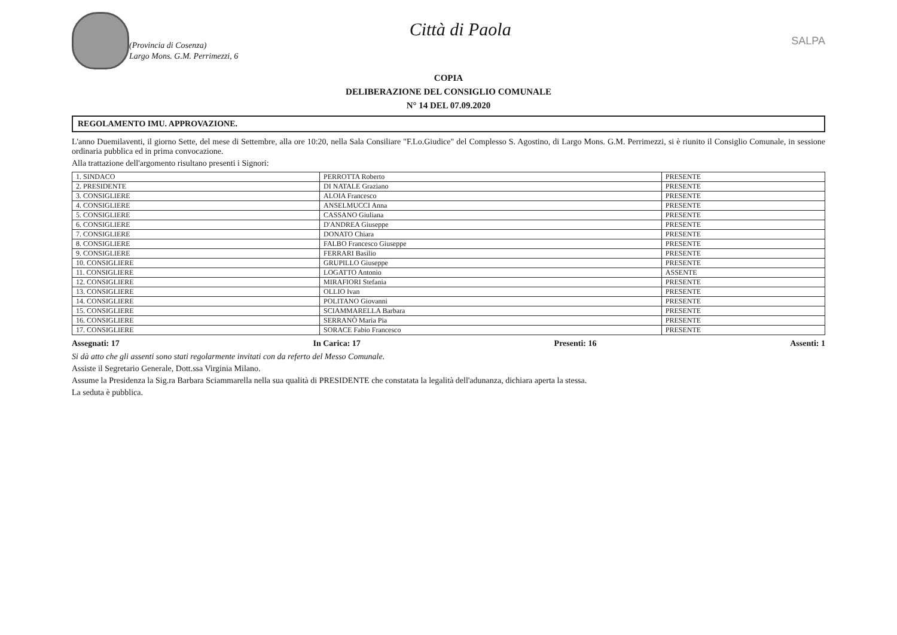Città di Paola
(Provincia di Cosenza)
Largo Mons. G.M. Perrimezzi, 6
SALPA
COPIA
DELIBERAZIONE DEL CONSIGLIO COMUNALE
N° 14 DEL 07.09.2020
REGOLAMENTO IMU. APPROVAZIONE.
L'anno Duemilaventi, il giorno Sette, del mese di Settembre, alla ore 10:20, nella Sala Consiliare "F.Lo.Giudice" del Complesso S. Agostino, di Largo Mons. G.M. Perrimezzi, si è riunito il Consiglio Comunale, in sessione ordinaria pubblica ed in prima convocazione.
Alla trattazione dell'argomento risultano presenti i Signori:
| 1. SINDACO | PERROTTA Roberto | PRESENTE |
| 2. PRESIDENTE | DI NATALE Graziano | PRESENTE |
| 3. CONSIGLIERE | ALOIA Francesco | PRESENTE |
| 4. CONSIGLIERE | ANSELMUCCI Anna | PRESENTE |
| 5. CONSIGLIERE | CASSANO Giuliana | PRESENTE |
| 6. CONSIGLIERE | D'ANDREA Giuseppe | PRESENTE |
| 7. CONSIGLIERE | DONATO Chiara | PRESENTE |
| 8. CONSIGLIERE | FALBO Francesco Giuseppe | PRESENTE |
| 9. CONSIGLIERE | FERRARI Basilio | PRESENTE |
| 10. CONSIGLIERE | GRUPILLO Giuseppe | PRESENTE |
| 11. CONSIGLIERE | LOGATTO Antonio | ASSENTE |
| 12. CONSIGLIERE | MIRAFIORI Stefania | PRESENTE |
| 13. CONSIGLIERE | OLLIO Ivan | PRESENTE |
| 14. CONSIGLIERE | POLITANO Giovanni | PRESENTE |
| 15. CONSIGLIERE | SCIAMMARELLA Barbara | PRESENTE |
| 16. CONSIGLIERE | SERRANÒ Maria Pia | PRESENTE |
| 17. CONSIGLIERE | SORACE Fabio Francesco | PRESENTE |
Assegnati: 17 In Carica: 17 Presenti: 16 Assenti: 1
Si dà atto che gli assenti sono stati regolarmente invitati con da referto del Messo Comunale.
Assiste il Segretario Generale, Dott.ssa Virginia Milano.
Assume la Presidenza la Sig.ra Barbara Sciammarella nella sua qualità di PRESIDENTE che constatata la legalità dell'adunanza, dichiara aperta la stessa.
La seduta è pubblica.